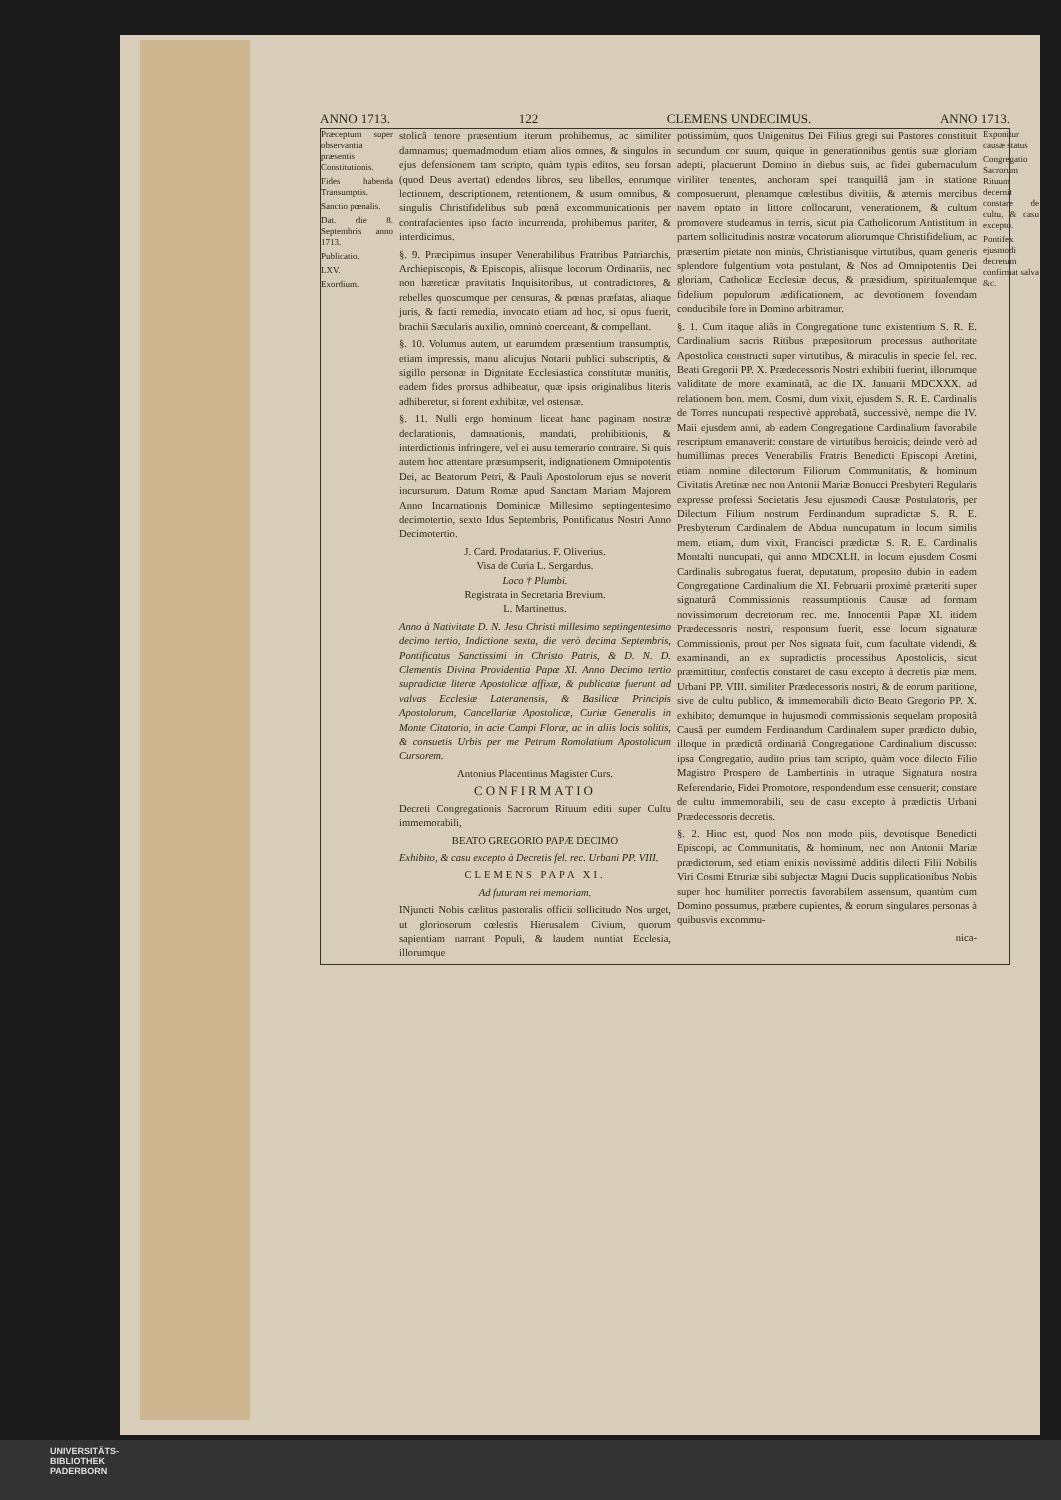ANNO 1713. 122 CLEMENS UNDECIMUS. ANNO 1713.
Præceptum super observantia præsentis Constitutionis.
Fides habenda Transumptis.
Sanctio pœnalis.
Dat. die 8. Septembris anno 1713.
Publicatio.
LXV.
Exordium.
stolicâ tenore præsentium iterum prohibemus, ac similiter damnamus; quemadmodum etiam alios omnes, & singulos in ejus defensionem tam scripto, quàm typis editos, seu forsan (quod Deus avertat) edendos libros, seu libellos, eorumque lectionem, descriptionem, retentionem, & usum omnibus, & singulis Christifidelibus sub pœnâ excommunicationis per contrafacientes ipso facto incurrenda, prohibemus pariter, & interdicimus.
§. 9. Præcipimus insuper Venerabilibus Fratribus Patriarchis, Archiepiscopis, & Episcopis, aliisque locorum Ordinariis, nec non hæreticæ pravitatis Inquisitoribus, ut contradictores, & rebelles quoscumque per censuras, & pœnas præfatas, aliaque juris, & facti remedia, invocato etiam ad hoc, si opus fuerit, brachii Sæcularis auxilio, omninò coerceant, & compellant.
§. 10. Volumus autem, ut earumdem præsentium transumptis, etiam impressis, manu alicujus Notarii publici subscriptis, & sigillo personæ in Dignitate Ecclesiastica constitutæ munitis, eadem fides prorsus adhibeatur, quæ ipsis originalibus literis adhiberetur, si forent exhibitæ, vel ostensæ.
§. 11. Nulli ergo hominum liceat hanc paginam nostræ declarationis, damnationis, mandati, prohibitionis, & interdictionis infringere, vel ei ausu temerario contraire. Si quis autem hoc attentare præsumpserit, indignationem Omnipotentis Dei, ac Beatorum Petri, & Pauli Apostolorum ejus se noverit incursurum. Datum Romæ apud Sanctam Mariam Majorem Anno Incarnationis Dominicæ Millesimo septingentesimo decimotertio, sexto Idus Septembris, Pontificatus Nostri Anno Decimotertio.
J. Card. Prodatarius. F. Oliverius.
Visa de Curia L. Sergardus.
Loco † Plumbi.
Registrata in Secretaria Brevium.
L. Martinettus.
Anno à Nativitate D. N. Jesu Christi millesimo septingentesimo decimo tertio, Indictione sexta, die verò decima Septembris, Pontificatus Sanctissimi in Christo Patris, & D. N. D. Clementis Divina Providentia Papæ XI. Anno Decimo tertio supradictæ literæ Apostolicæ affixæ, & publicatæ fuerunt ad valvas Ecclesiæ Lateranensis, & Basilicæ Principis Apostolorum, Cancellariæ Apostolicæ, Curiæ Generalis in Monte Citatorio, in acie Campi Floræ, ac in aliis locis solitis, & consuetis Urbis per me Petrum Romolatium Apostolicum Cursorem.
Antonius Placentinus Magister Curs.
CONFIRMATIO
Decreti Congregationis Sacrorum Rituum editi super Cultu immemorabili,
BEATO GREGORIO PAPÆ DECIMO
Exhibito, & casu excepto à Decretis fel. rec. Urbani PP. VIII.
CLEMENS PAPA XI.
Ad futuram rei memoriam.
INjuncti Nobis cælitus pastoralis officii sollicitudo Nos urget, ut gloriosorum cœlestis Hierusalem Civium, quorum sapientiam narrant Populi, & laudem nuntiat Ecclesia, illorumque
potissimùm, quos Unigenitus Dei Filius gregi sui Pastores constituit secundum cor suum, quique in generationibus gentis suæ gloriam adepti, placuerunt Domino in diebus suis, ac fidei gubernaculum viriliter tenentes, anchoram spei tranquillâ jam in statione composuerunt, plenamque cœlestibus divitiis, & æternis mercibus navem optato in littore collocarunt, venerationem, & cultum promovere studeamus in terris, sicut pia Catholicorum Antistitum in partem sollicitudinis nostræ vocatorum aliorumque Christifidelium, ac præsertim pietate non minùs, Christianisque virtutibus, quam generis splendore fulgentium vota postulant, & Nos ad Omnipotentis Dei gloriam, Catholicæ Ecclesiæ decus, & præsidium, spiritualemque fidelium populorum ædificationem, ac devotionem fovendam conducibile fore in Domino arbitramur.
§. 1. Cum itaque aliâs in Congregatione tunc existentium S. R. E. Cardinalium sacris Ritibus præpositorum processus authoritate Apostolica constructi super virtutibus, & miraculis in specie fel. rec. Beati Gregorii PP. X. Prædecessoris Nostri exhibiti fuerint, illorumque validitate de more examinatâ, ac die IX. Januarii MDCXXX. ad relationem bon. mem. Cosmi, dum vixit, ejusdem S. R. E. Cardinalis de Torres nuncupati respectivè approbatâ, successivè, nempe die IV. Maii ejusdem anni, ab eadem Congregatione Cardinalium favorabile rescriptum emanaverit: constare de virtutibus heroicis; deinde verò ad humillimas preces Venerabilis Fratris Benedicti Episcopi Aretini, etiam nomine dilectorum Filiorum Communitatis, & hominum Civitatis Aretinæ nec non Antonii Mariæ Bonucci Presbyteri Regularis expresse professi Societatis Jesu ejusmodi Causæ Postulatoris, per Dilectum Filium nostrum Ferdinandum supradictæ S. R. E. Presbyterum Cardinalem de Abdua nuncupatum in locum similis mem. etiam, dum vixit, Francisci prædictæ S. R. E. Cardinalis Montalti nuncupati, qui anno MDCXLII. in locum ejusdem Cosmi Cardinalis subrogatus fuerat, deputatum, proposito dubio in eadem Congregatione Cardinalium die XI. Februarii proximè præteriti super signaturâ Commissionis reassumptionis Causæ ad formam novissimorum decretorum rec. me. Innocentii Papæ XI. itidem Prædecessoris nostri, responsum fuerit, esse locum signaturæ Commissionis, prout per Nos signata fuit, cum facultate videndi, & examinandi, an ex supradictis processibus Apostolicis, sicut præmittitur, confectis constaret de casu excepto à decretis piæ mem. Urbani PP. VIII. similiter Prædecessoris nostri, & de eorum paritione, sive de cultu publico, & immemorabili dicto Beato Gregorio PP. X. exhibito; demumque in hujusmodi commissionis sequelam propositâ Causâ per eumdem Ferdinandum Cardinalem super prædicto dubio, illoque in prædictâ ordinariâ Congregatione Cardinalium discusso: ipsa Congregatio, audito prius tam scripto, quàm voce dilecto Filio Magistro Prospero de Lambertinis in utraque Signatura nostra Referendario, Fidei Promotore, respondendum esse censuerit; constare de cultu immemorabili, seu de casu excepto à prædictis Urbani Prædecessoris decretis.
§. 2. Hinc est, quod Nos non modo piis, devotisque Benedicti Episcopi, ac Communitatis, & hominum, nec non Antonii Mariæ prædictorum, sed etiam enixis novissimè additis dilecti Filii Nobilis Viri Cosmi Etruriæ sibi subjectæ Magni Ducis supplicationibus Nobis super hoc humiliter porrectis favorabilem assensum, quantùm cum Domino possumus, præbere cupientes, & eorum singulares personas à quibusvis excommu-
nica-
Exponitur causæ status
Congregatio Sacrorum Rituum decernit constare de cultu, & casu excepto.
Pontifex ejusmodi decretum confirmat salva &c.
UNIVERSITÄTS-
BIBLIOTHEK
PADERBORN